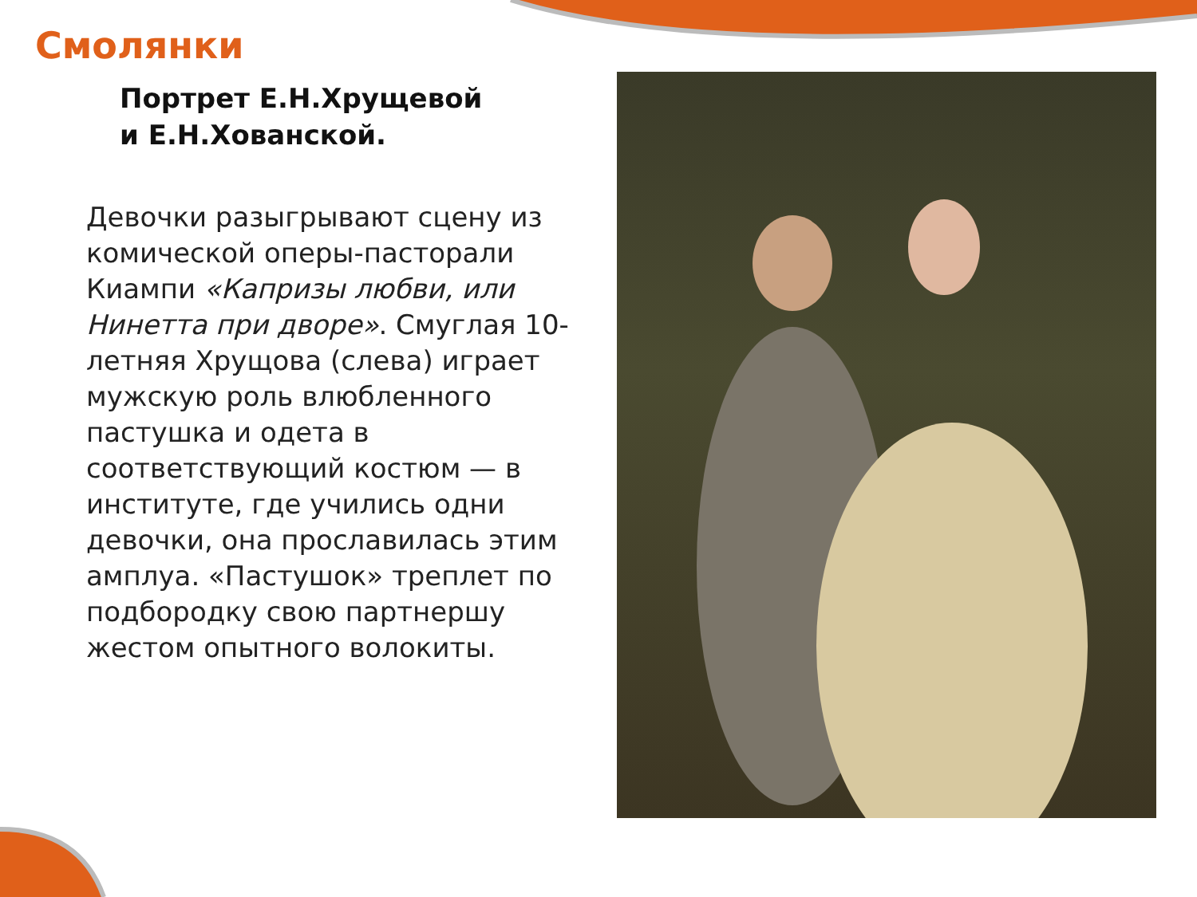Смолянки
Портрет Е.Н.Хрущевой
и Е.Н.Хованской.
Девочки разыгрывают сцену из комической оперы-пасторали Киампи «Капризы любви, или Нинетта при дворе». Смуглая 10-летняя Хрущова (слева) играет мужскую роль влюбленного пастушка и одета в соответствующий костюм — в институте, где учились одни девочки, она прославилась этим амплуа. «Пастушок» треплет по подбородку свою партнершу жестом опытного волокиты.